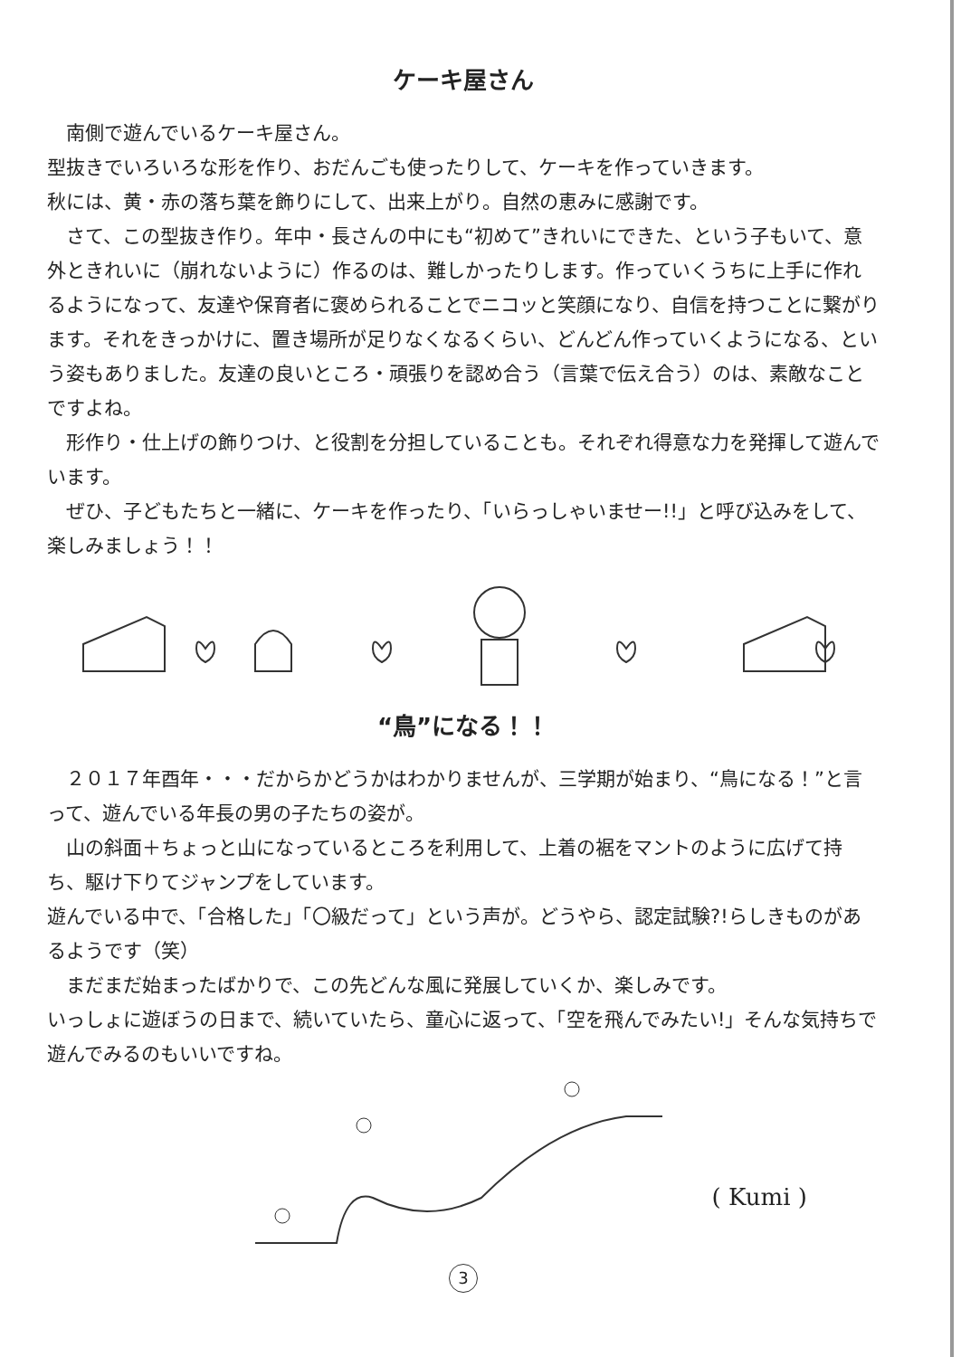ケーキ屋さん
　南側で遊んでいるケーキ屋さん。
型抜きでいろいろな形を作り、おだんごも使ったりして、ケーキを作っていきます。
秋には、黄・赤の落ち葉を飾りにして、出来上がり。自然の恵みに感謝です。
　さて、この型抜き作り。年中・長さんの中にも“初めて”きれいにできた、という子もいて、意外ときれいに（崩れないように）作るのは、難しかったりします。作っていくうちに上手に作れるようになって、友達や保育者に褒められることでニコッと笑顔になり、自信を持つことに繋がります。それをきっかけに、置き場所が足りなくなるくらい、どんどん作っていくようになる、という姿もありました。友達の良いところ・頑張りを認め合う（言葉で伝え合う）のは、素敵なことですよね。
　形作り・仕上げの飾りつけ、と役割を分担していることも。それぞれ得意な力を発揮して遊んでいます。
　ぜひ、子どもたちと一緒に、ケーキを作ったり、「いらっしゃいませー!!」と呼び込みをして、楽しみましょう！！
“鳥”になる！！
　２０１７年酉年・・・だからかどうかはわかりませんが、三学期が始まり、“鳥になる！”と言って、遊んでいる年長の男の子たちの姿が。
　山の斜面＋ちょっと山になっているところを利用して、上着の裾をマントのように広げて持ち、駆け下りてジャンプをしています。
遊んでいる中で、「合格した」「〇級だって」という声が。どうやら、認定試験?!らしきものがあるようです（笑）
　まだまだ始まったばかりで、この先どんな風に発展していくか、楽しみです。
いっしょに遊ぼうの日まで、続いていたら、童心に返って、「空を飛んでみたい!」そんな気持ちで遊んでみるのもいいですね。
( Kumi )
3